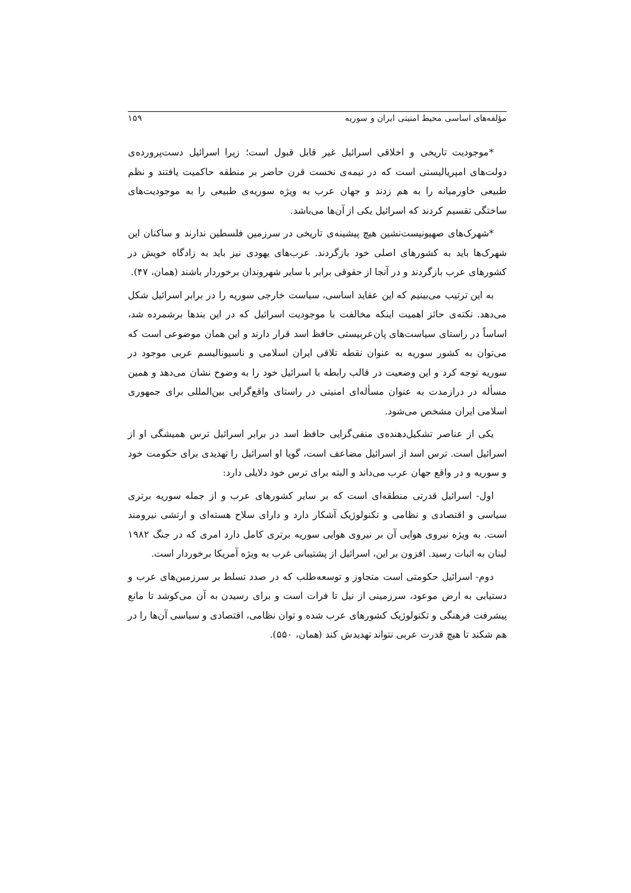مؤلفه‌های اساسی محیط امنیتی ایران و سوریه ۱۵۹
*موجودیت تاریخی و اخلاقی اسرائیل غیر قابل قبول است؛ زیرا اسرائیل دست‌پرورده‌ی دولت‌های امپریالیستی است که در نیمه‌ی نخست قرن حاضر بر منطقه حاکمیت یافتند و نظم طبیعی خاورمیانه را به هم زدند و جهان عرب به ویژه سوریه‌ی طبیعی را به موجودیت‌های ساختگی تقسیم کردند که اسرائیل یکی از آن‌ها می‌باشد.
*شهرک‌های صهیونیست‌نشین هیچ پیشینه‌ی تاریخی در سرزمین فلسطین ندارند و ساکنان این شهرک‌ها باید به کشورهای اصلی خود بازگردند. عرب‌های یهودی نیز باید به زادگاه خویش در کشورهای عرب بازگردند و در آنجا از حقوقی برابر با سایر شهروندان برخوردار باشند (همان، ۴۷).
به این ترتیب می‌بینیم که این عقاید اساسی، سیاست خارجی سوریه را در برابر اسرائیل شکل می‌دهد. نکته‌ی حائز اهمیت اینکه مخالفت با موجودیت اسرائیل که در این بندها برشمرده شد، اساساً در راستای سیاست‌های پان‌عربیستی حافظ اسد قرار دارند و این همان موضوعی است که می‌توان به کشور سوریه به عنوان نقطه تلاقی ایران اسلامی و ناسیونالیسم عربی موجود در سوریه توجه کرد و این وضعیت در قالب رابطه با اسرائیل خود را به وضوح نشان می‌دهد و همین مسأله در درازمدت به عنوان مسأله‌ای امنیتی در راستای واقع‌گرایی بین‌المللی برای جمهوری اسلامی ایران مشخص می‌شود.
یکی از عناصر تشکیل‌دهنده‌ی منفی‌گرایی حافظ اسد در برابر اسرائیل ترس همیشگی او از اسرائیل است. ترس اسد از اسرائیل مضاعف است، گویا او اسرائیل را تهدیدی برای حکومت خود و سوریه و در واقع جهان عرب می‌داند و البته برای ترس خود دلایلی دارد:
اول- اسرائیل قدرتی منطقه‌ای است که بر سایر کشورهای عرب و از جمله سوریه برتری سیاسی و اقتصادی و نظامی و تکنولوژیک آشکار دارد و دارای سلاح هسته‌ای و ارتشی نیرومند است. به ویژه نیروی هوایی آن بر نیروی هوایی سوریه برتری کامل دارد امری که در جنگ ۱۹۸۲ لبنان به اثبات رسید. افزون بر این، اسرائیل از پشتیبانی غرب به ویژه آمریکا برخوردار است.
دوم- اسرائیل حکومتی است متجاوز و توسعه‌طلب که در صدد تسلط بر سرزمین‌های عرب و دستیابی به ارض موعود، سرزمینی از نیل تا فرات است و برای رسیدن به آن می‌کوشد تا مانع پیشرفت فرهنگی و تکنولوژیک کشورهای عرب شده و توان نظامی، اقتصادی و سیاسی آن‌ها را در هم شکند تا هیچ قدرت عربی نتواند تهدیدش کند (همان، ۵۵۰).